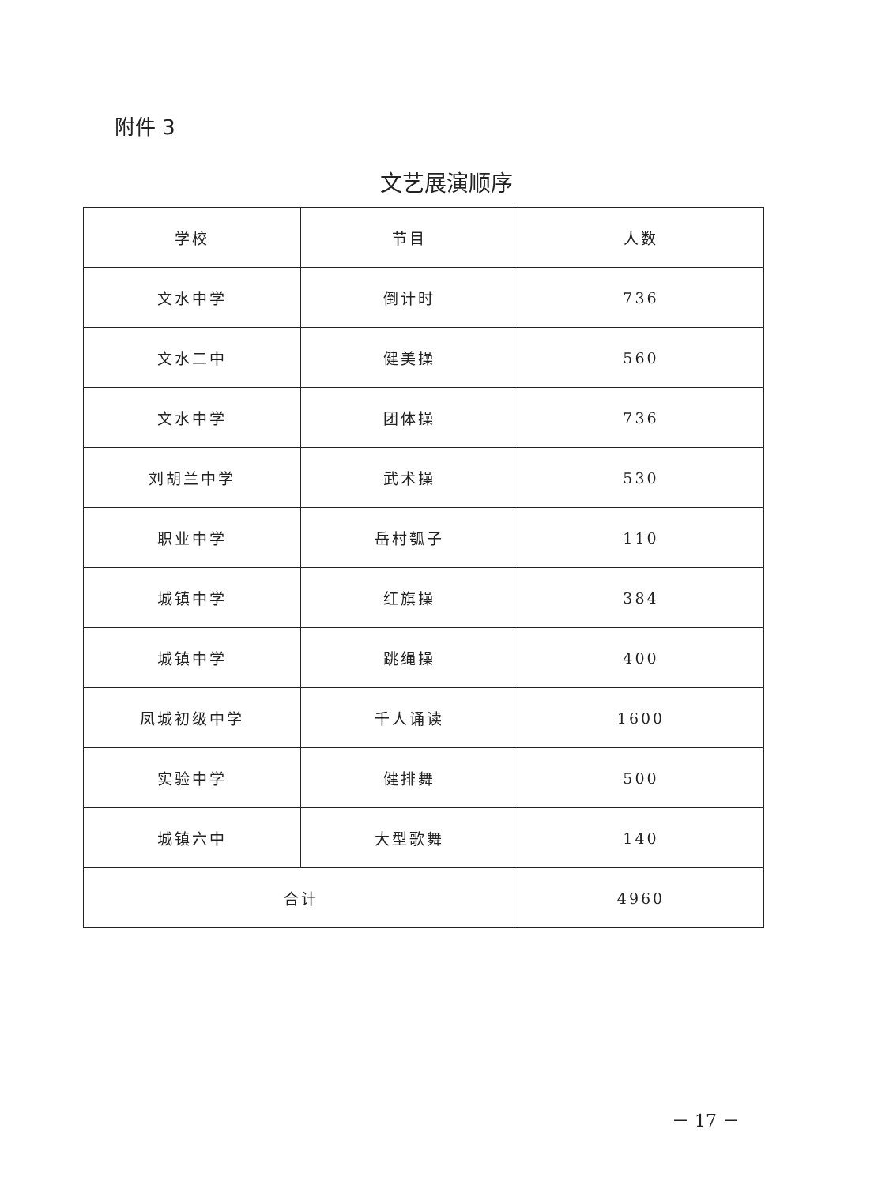附件 3
文艺展演顺序
| 学校 | 节目 | 人数 |
| --- | --- | --- |
| 文水中学 | 倒计时 | 736 |
| 文水二中 | 健美操 | 560 |
| 文水中学 | 团体操 | 736 |
| 刘胡兰中学 | 武术操 | 530 |
| 职业中学 | 岳村瓠子 | 110 |
| 城镇中学 | 红旗操 | 384 |
| 城镇中学 | 跳绳操 | 400 |
| 凤城初级中学 | 千人诵读 | 1600 |
| 实验中学 | 健排舞 | 500 |
| 城镇六中 | 大型歌舞 | 140 |
| 合计 | | 4960 |
－ 17 －